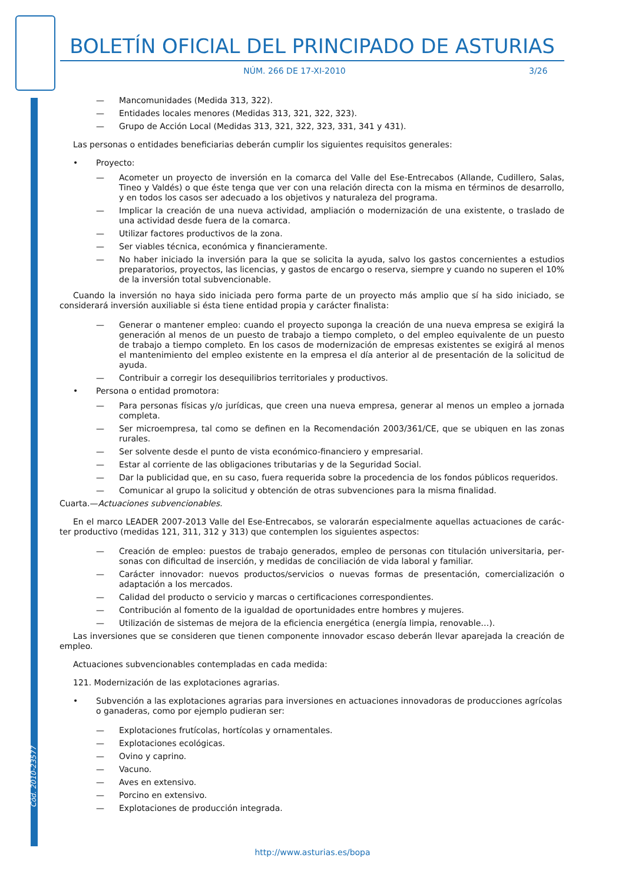Cód. 2010-23577
BOLETÍN OFICIAL DEL PRINCIPADO DE ASTURIAS
NÚM. 266 DE 17-XI-2010 3/26
— Mancomunidades (Medida 313, 322).
— Entidades locales menores (Medidas 313, 321, 322, 323).
— Grupo de Acción Local (Medidas 313, 321, 322, 323, 331, 341 y 431).
Las personas o entidades beneficiarias deberán cumplir los siguientes requisitos generales:
• Proyecto:
— Acometer un proyecto de inversión en la comarca del Valle del Ese-Entrecabos (Allande, Cudillero, Salas, Tineo y Valdés) o que éste tenga que ver con una relación directa con la misma en términos de desarrollo, y en todos los casos ser adecuado a los objetivos y naturaleza del programa.
— Implicar la creación de una nueva actividad, ampliación o modernización de una existente, o traslado de una actividad desde fuera de la comarca.
— Utilizar factores productivos de la zona.
— Ser viables técnica, económica y financieramente.
— No haber iniciado la inversión para la que se solicita la ayuda, salvo los gastos concernientes a estudios preparatorios, proyectos, las licencias, y gastos de encargo o reserva, siempre y cuando no superen el 10% de la inversión total subvencionable.
Cuando la inversión no haya sido iniciada pero forma parte de un proyecto más amplio que sí ha sido iniciado, se considerará inversión auxiliable si ésta tiene entidad propia y carácter finalista:
— Generar o mantener empleo: cuando el proyecto suponga la creación de una nueva empresa se exigirá la generación al menos de un puesto de trabajo a tiempo completo, o del empleo equivalente de un puesto de trabajo a tiempo completo. En los casos de modernización de empresas existentes se exigirá al menos el mantenimiento del empleo existente en la empresa el día anterior al de presentación de la solicitud de ayuda.
— Contribuir a corregir los desequilibrios territoriales y productivos.
• Persona o entidad promotora:
— Para personas físicas y/o jurídicas, que creen una nueva empresa, generar al menos un empleo a jornada completa.
— Ser microempresa, tal como se definen en la Recomendación 2003/361/CE, que se ubiquen en las zonas rurales.
— Ser solvente desde el punto de vista económico-financiero y empresarial.
— Estar al corriente de las obligaciones tributarias y de la Seguridad Social.
— Dar la publicidad que, en su caso, fuera requerida sobre la procedencia de los fondos públicos requeridos.
— Comunicar al grupo la solicitud y obtención de otras subvenciones para la misma finalidad.
Cuarta.—Actuaciones subvencionables.
En el marco LEADER 2007-2013 Valle del Ese-Entrecabos, se valorarán especialmente aquellas actuaciones de carác­ter productivo (medidas 121, 311, 312 y 313) que contemplen los siguientes aspectos:
— Creación de empleo: puestos de trabajo generados, empleo de personas con titulación universitaria, per­sonas con dificultad de inserción, y medidas de conciliación de vida laboral y familiar.
— Carácter innovador: nuevos productos/servicios o nuevas formas de presentación, comercialización o adaptación a los mercados.
— Calidad del producto o servicio y marcas o certificaciones correspondientes.
— Contribución al fomento de la igualdad de oportunidades entre hombres y mujeres.
— Utilización de sistemas de mejora de la eficiencia energética (energía limpia, renovable…).
Las inversiones que se consideren que tienen componente innovador escaso deberán llevar aparejada la creación de empleo.
Actuaciones subvencionables contempladas en cada medida:
121. Modernización de las explotaciones agrarias.
• Subvención a las explotaciones agrarias para inversiones en actuaciones innovadoras de producciones agrícolas o ganaderas, como por ejemplo pudieran ser:
— Explotaciones frutícolas, hortícolas y ornamentales.
— Explotaciones ecológicas.
— Ovino y caprino.
— Vacuno.
— Aves en extensivo.
— Porcino en extensivo.
— Explotaciones de producción integrada.
http://www.asturias.es/bopa